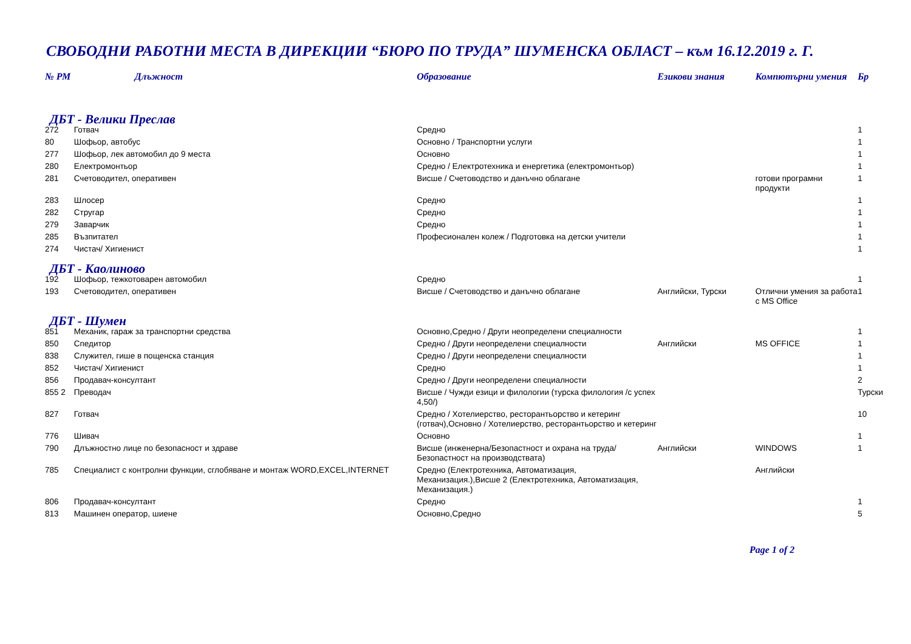СВОБОДНИ РАБОТНИ МЕСТА В ДИРЕКЦИИ “БЮРО ПО ТРУДА” ШУМЕНСКА ОБЛАСТ – към 16.12.2019 г. Г.
| № РМ | Длъжност | Образование | Езикови знания | Компютърни умения | Бр |
| --- | --- | --- | --- | --- | --- |
| ДБТ - Велики Преслав | | | | | |
| 272 | Готвач | Средно | | | 1 |
| 80 | Шофьор, автобус | Основно / Транспортни услуги | | | 1 |
| 277 | Шофьор, лек автомобил до 9 места | Основно | | | 1 |
| 280 | Електромонтьор | Средно / Електротехника и енергетика (електромонтьор) | | | 1 |
| 281 | Счетоводител, оперативен | Висше / Счетоводство и данъчно облагане | | готови програмни продукти | 1 |
| 283 | Шлосер | Средно | | | 1 |
| 282 | Стругар | Средно | | | 1 |
| 279 | Заварчик | Средно | | | 1 |
| 285 | Възпитател | Професионален колеж / Подготовка на детски учители | | | 1 |
| 274 | Чистач/ Хигиенист | | | | 1 |
| ДБТ - Каолиново | | | | | |
| 192 | Шофьор, тежкотоварен автомобил | Средно | | | 1 |
| 193 | Счетоводител, оперативен | Висше / Счетоводство и данъчно облагане | Английски, Турски | Отлични умения за работа с MS Office | 1 |
| ДБТ - Шумен | | | | | |
| 851 | Механик, гараж за транспортни средства | Основно,Средно / Други неопределени специалности | | | 1 |
| 850 | Спедитор | Средно / Други неопределени специалности | Английски | MS OFFICE | 1 |
| 838 | Служител, гише в пощенска станция | Средно / Други неопределени специалности | | | 1 |
| 852 | Чистач/ Хигиенист | Средно | | | 1 |
| 856 | Продавач-консултант | Средно / Други неопределени специалности | | | 2 |
| 855 2 | Преводач | Висше / Чужди езици и филологии (турска филология /с успех 4,50/) | | | Турски |
| 827 | Готвач | Средно / Хотелиерство, ресторантьорство и кетеринг (готвач),Основно / Хотелиерство, ресторантьорство и кетеринг | | | 10 |
| 776 | Шивач | Основно | | | 1 |
| 790 | Длъжностно лице по безопасност и здраве | Висше (инженерна/Безопастност и охрана на труда/Безопастност на производствата) | Английски | WINDOWS | 1 |
| 785 | Специалист с контролни функции, сглобяване и монтаж WORD,EXCEL,INTERNET | Средно (Електротехника, Автоматизация, Механизация.),Висше 2 (Електротехника, Автоматизация, Механизация.) | | Английски | |
| 806 | Продавач-консултант | Средно | | | 1 |
| 813 | Машинен оператор, шиене | Основно,Средно | | | 5 |
Page 1 of 2